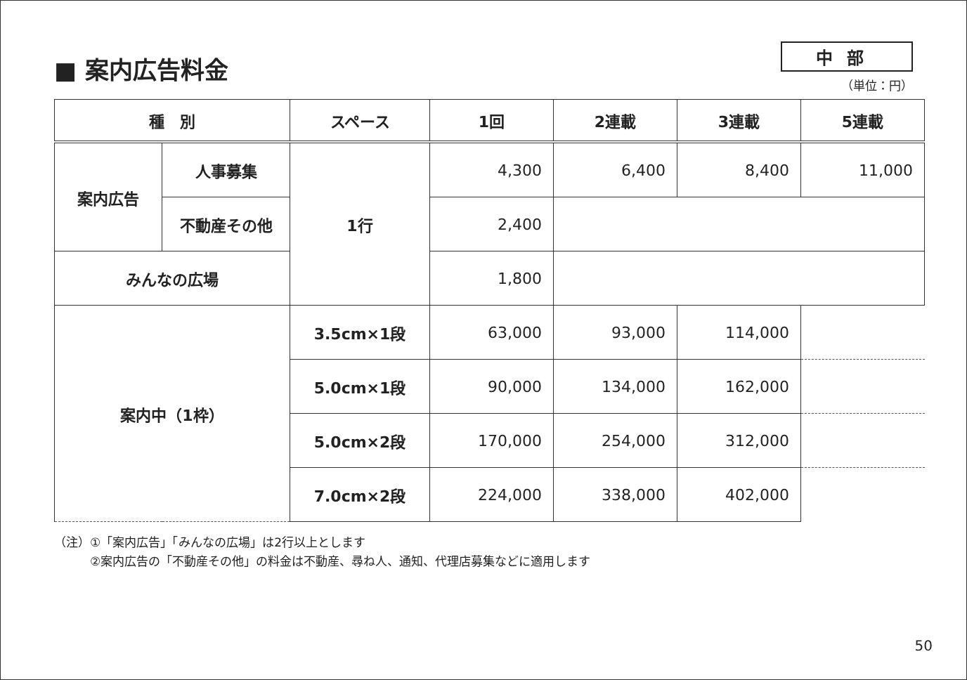■ 案内広告料金
中部
（単位：円）
| 種 別 | | スペース | 1回 | 2連載 | 3連載 | 5連載 |
| --- | --- | --- | --- | --- | --- | --- |
| 案内広告 | 人事募集 | 1行 | 4,300 | 6,400 | 8,400 | 11,000 |
| | 不動産その他 | | 2,400 | | | |
| みんなの広場 | | | 1,800 | | | |
| 案内中（1枠） | | 3.5cm×1段 | 63,000 | 93,000 | 114,000 | |
| | | 5.0cm×1段 | 90,000 | 134,000 | 162,000 | |
| | | 5.0cm×2段 | 170,000 | 254,000 | 312,000 | |
| | | 7.0cm×2段 | 224,000 | 338,000 | 402,000 | |
（注）①「案内広告」「みんなの広場」は2行以上とします
　　　②案内広告の「不動産その他」の料金は不動産、尋ね人、通知、代理店募集などに適用します
50